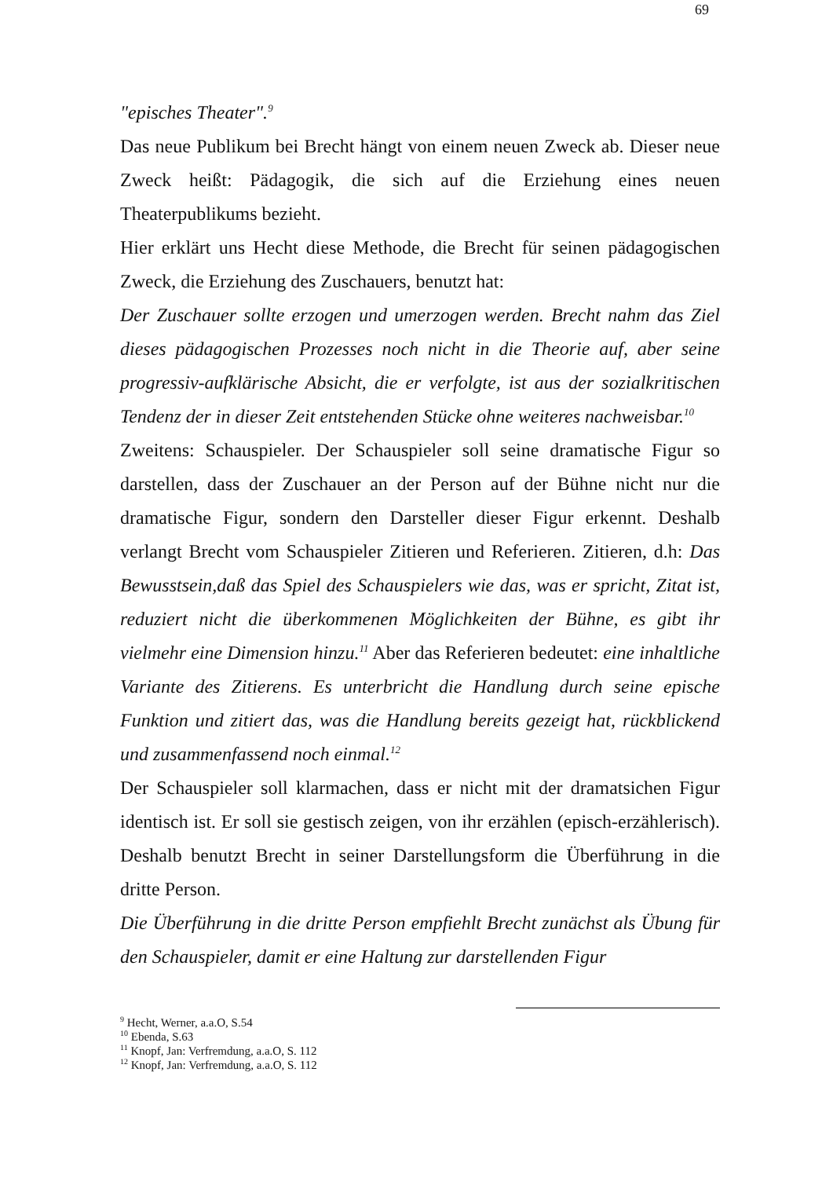69
"episches Theater".<sup>9</sup>
Das neue Publikum bei Brecht hängt von einem neuen Zweck ab. Dieser neue Zweck heißt: Pädagogik, die sich auf die Erziehung eines neuen Theaterpublikums bezieht.
Hier erklärt uns Hecht diese Methode, die Brecht für seinen pädagogischen Zweck, die Erziehung des Zuschauers, benutzt hat:
Der Zuschauer sollte erzogen und umerzogen werden. Brecht nahm das Ziel dieses pädagogischen Prozesses noch nicht in die Theorie auf, aber seine progressiv-aufklärische Absicht, die er verfolgte, ist aus der sozialkritischen Tendenz der in dieser Zeit entstehenden Stücke ohne weiteres nachweisbar.<sup>10</sup>
Zweitens: Schauspieler. Der Schauspieler soll seine dramatische Figur so darstellen, dass der Zuschauer an der Person auf der Bühne nicht nur die dramatische Figur, sondern den Darsteller dieser Figur erkennt. Deshalb verlangt Brecht vom Schauspieler Zitieren und Referieren. Zitieren, d.h: Das Bewusstsein,daß das Spiel des Schauspielers wie das, was er spricht, Zitat ist, reduziert nicht die überkommenen Möglichkeiten der Bühne, es gibt ihr vielmehr eine Dimension hinzu.<sup>11</sup> Aber das Referieren bedeutet: eine inhaltliche Variante des Zitierens. Es unterbricht die Handlung durch seine epische Funktion und zitiert das, was die Handlung bereits gezeigt hat, rückblickend und zusammenfassend noch einmal.<sup>12</sup>
Der Schauspieler soll klarmachen, dass er nicht mit der dramatsichen Figur identisch ist. Er soll sie gestisch zeigen, von ihr erzählen (episch-erzählerisch). Deshalb benutzt Brecht in seiner Darstellungsform die Überführung in die dritte Person.
Die Überführung in die dritte Person empfiehlt Brecht zunächst als Übung für den Schauspieler, damit er eine Haltung zur darstellenden Figur
<sup>9</sup> Hecht, Werner, a.a.O, S.54
<sup>10</sup> Ebenda, S.63
<sup>11</sup> Knopf, Jan: Verfremdung, a.a.O, S. 112
<sup>12</sup> Knopf, Jan: Verfremdung, a.a.O, S. 112